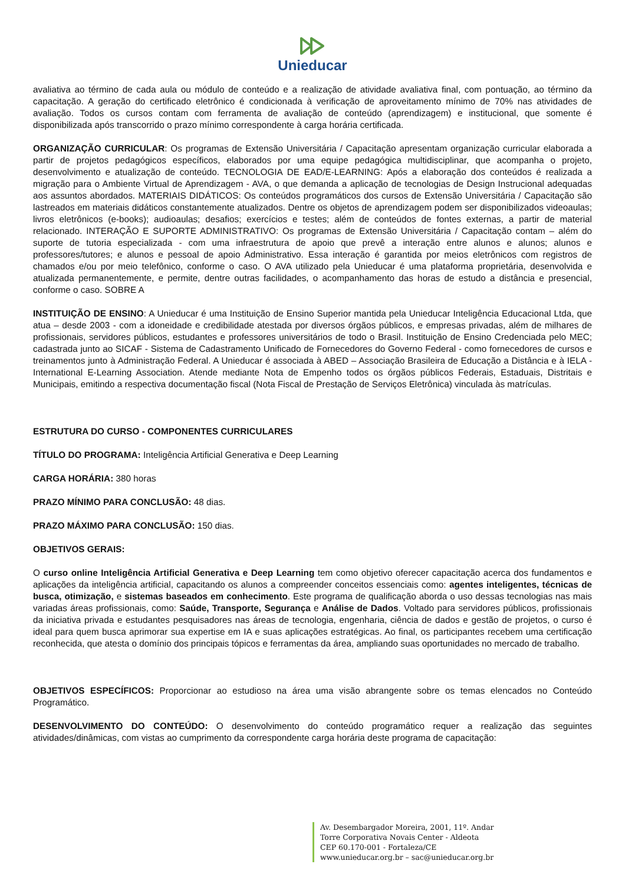Unieducar
avaliativa ao término de cada aula ou módulo de conteúdo e a realização de atividade avaliativa final, com pontuação, ao término da capacitação. A geração do certificado eletrônico é condicionada à verificação de aproveitamento mínimo de 70% nas atividades de avaliação. Todos os cursos contam com ferramenta de avaliação de conteúdo (aprendizagem) e institucional, que somente é disponibilizada após transcorrido o prazo mínimo correspondente à carga horária certificada.
ORGANIZAÇÃO CURRICULAR: Os programas de Extensão Universitária / Capacitação apresentam organização curricular elaborada a partir de projetos pedagógicos específicos, elaborados por uma equipe pedagógica multidisciplinar, que acompanha o projeto, desenvolvimento e atualização de conteúdo. TECNOLOGIA DE EAD/E-LEARNING: Após a elaboração dos conteúdos é realizada a migração para o Ambiente Virtual de Aprendizagem - AVA, o que demanda a aplicação de tecnologias de Design Instrucional adequadas aos assuntos abordados. MATERIAIS DIDÁTICOS: Os conteúdos programáticos dos cursos de Extensão Universitária / Capacitação são lastreados em materiais didáticos constantemente atualizados. Dentre os objetos de aprendizagem podem ser disponibilizados videoaulas; livros eletrônicos (e-books); audioaulas; desafios; exercícios e testes; além de conteúdos de fontes externas, a partir de material relacionado. INTERAÇÃO E SUPORTE ADMINISTRATIVO: Os programas de Extensão Universitária / Capacitação contam – além do suporte de tutoria especializada - com uma infraestrutura de apoio que prevê a interação entre alunos e alunos; alunos e professores/tutores; e alunos e pessoal de apoio Administrativo. Essa interação é garantida por meios eletrônicos com registros de chamados e/ou por meio telefônico, conforme o caso. O AVA utilizado pela Unieducar é uma plataforma proprietária, desenvolvida e atualizada permanentemente, e permite, dentre outras facilidades, o acompanhamento das horas de estudo a distância e presencial, conforme o caso. SOBRE A
INSTITUIÇÃO DE ENSINO: A Unieducar é uma Instituição de Ensino Superior mantida pela Unieducar Inteligência Educacional Ltda, que atua – desde 2003 - com a idoneidade e credibilidade atestada por diversos órgãos públicos, e empresas privadas, além de milhares de profissionais, servidores públicos, estudantes e professores universitários de todo o Brasil. Instituição de Ensino Credenciada pelo MEC; cadastrada junto ao SICAF - Sistema de Cadastramento Unificado de Fornecedores do Governo Federal - como fornecedores de cursos e treinamentos junto à Administração Federal. A Unieducar é associada à ABED – Associação Brasileira de Educação a Distância e à IELA - International E-Learning Association. Atende mediante Nota de Empenho todos os órgãos públicos Federais, Estaduais, Distritais e Municipais, emitindo a respectiva documentação fiscal (Nota Fiscal de Prestação de Serviços Eletrônica) vinculada às matrículas.
ESTRUTURA DO CURSO - COMPONENTES CURRICULARES
TÍTULO DO PROGRAMA: Inteligência Artificial Generativa e Deep Learning
CARGA HORÁRIA: 380 horas
PRAZO MÍNIMO PARA CONCLUSÃO: 48 dias.
PRAZO MÁXIMO PARA CONCLUSÃO: 150 dias.
OBJETIVOS GERAIS:
O curso online Inteligência Artificial Generativa e Deep Learning tem como objetivo oferecer capacitação acerca dos fundamentos e aplicações da inteligência artificial, capacitando os alunos a compreender conceitos essenciais como: agentes inteligentes, técnicas de busca, otimização, e sistemas baseados em conhecimento. Este programa de qualificação aborda o uso dessas tecnologias nas mais variadas áreas profissionais, como: Saúde, Transporte, Segurança e Análise de Dados. Voltado para servidores públicos, profissionais da iniciativa privada e estudantes pesquisadores nas áreas de tecnologia, engenharia, ciência de dados e gestão de projetos, o curso é ideal para quem busca aprimorar sua expertise em IA e suas aplicações estratégicas. Ao final, os participantes recebem uma certificação reconhecida, que atesta o domínio dos principais tópicos e ferramentas da área, ampliando suas oportunidades no mercado de trabalho.
OBJETIVOS ESPECÍFICOS: Proporcionar ao estudioso na área uma visão abrangente sobre os temas elencados no Conteúdo Programático.
DESENVOLVIMENTO DO CONTEÚDO: O desenvolvimento do conteúdo programático requer a realização das seguintes atividades/dinâmicas, com vistas ao cumprimento da correspondente carga horária deste programa de capacitação:
Av. Desembargador Moreira, 2001, 11º. Andar
Torre Corporativa Novais Center - Aldeota
CEP 60.170-001 - Fortaleza/CE
www.unieducar.org.br – sac@unieducar.org.br